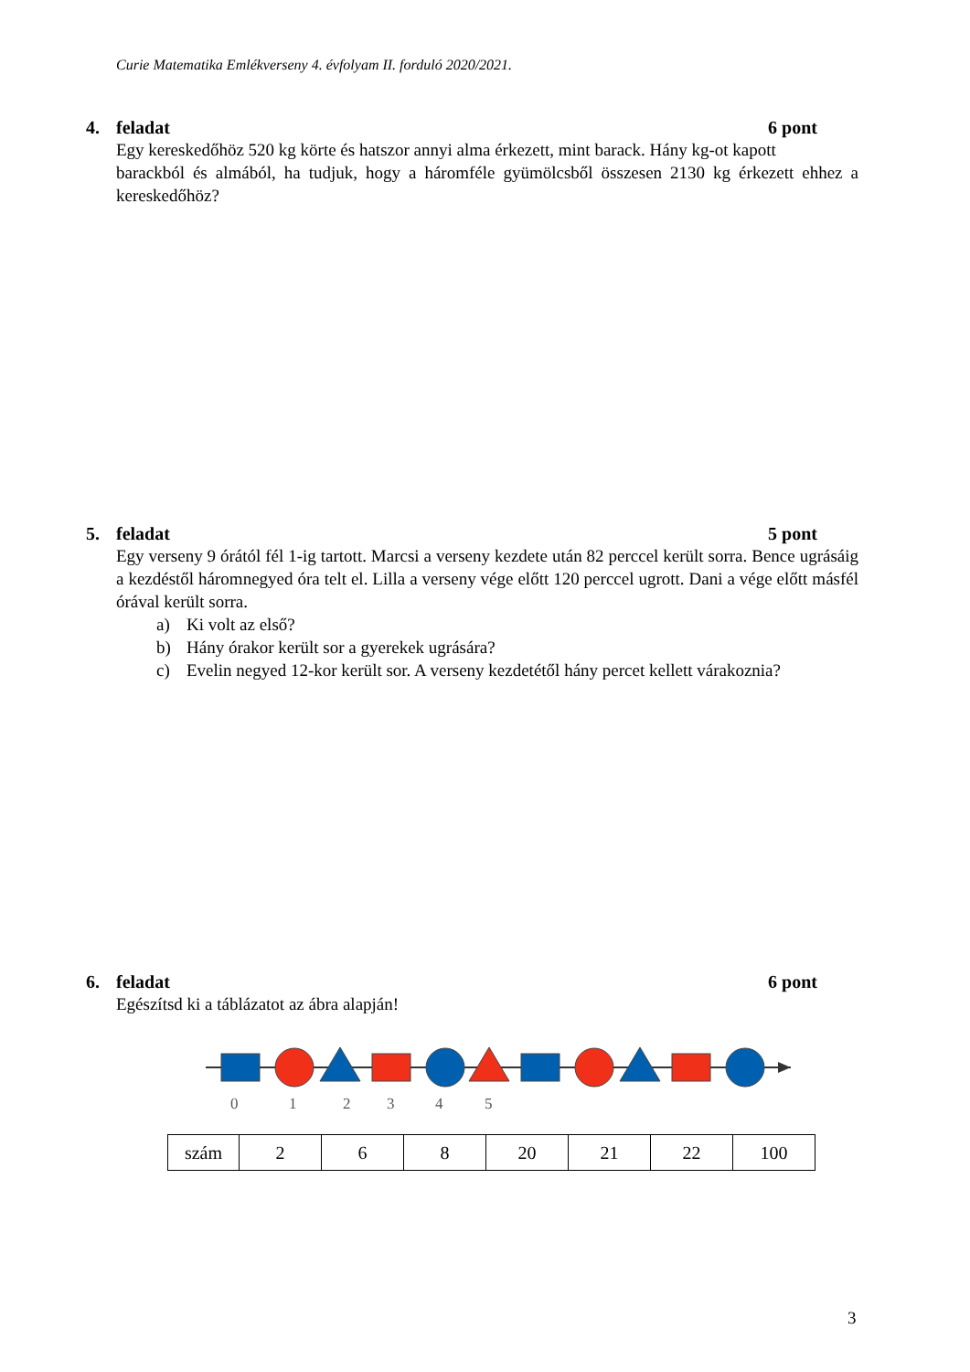Curie Matematika Emlékverseny 4. évfolyam II. forduló 2020/2021.
4. feladat 6 pont
Egy kereskedőhöz 520 kg körte és hatszor annyi alma érkezett, mint barack. Hány kg-ot kapott
barackból és almából, ha tudjuk, hogy a háromféle gyümölcsből összesen 2130 kg érkezett ehhez a kereskedőhöz?
5. feladat 5 pont
Egy verseny 9 órától fél 1-ig tartott. Marcsi a verseny kezdete után 82 perccel került sorra. Bence ugrásáig a kezdéstől háromnegyed óra telt el. Lilla a verseny vége előtt 120 perccel ugrott. Dani a vége előtt másfél órával került sorra.
a) Ki volt az első?
b) Hány órakor került sor a gyerekek ugrására?
c) Evelin negyed 12-kor került sor. A verseny kezdetétől hány percet kellett várakoznia?
6. feladat 6 pont
Egészítsd ki a táblázatot az ábra alapján!
0
1
2
3
4
5
| szám | 2 | 6 | 8 | 20 | 21 | 22 | 100 |
3